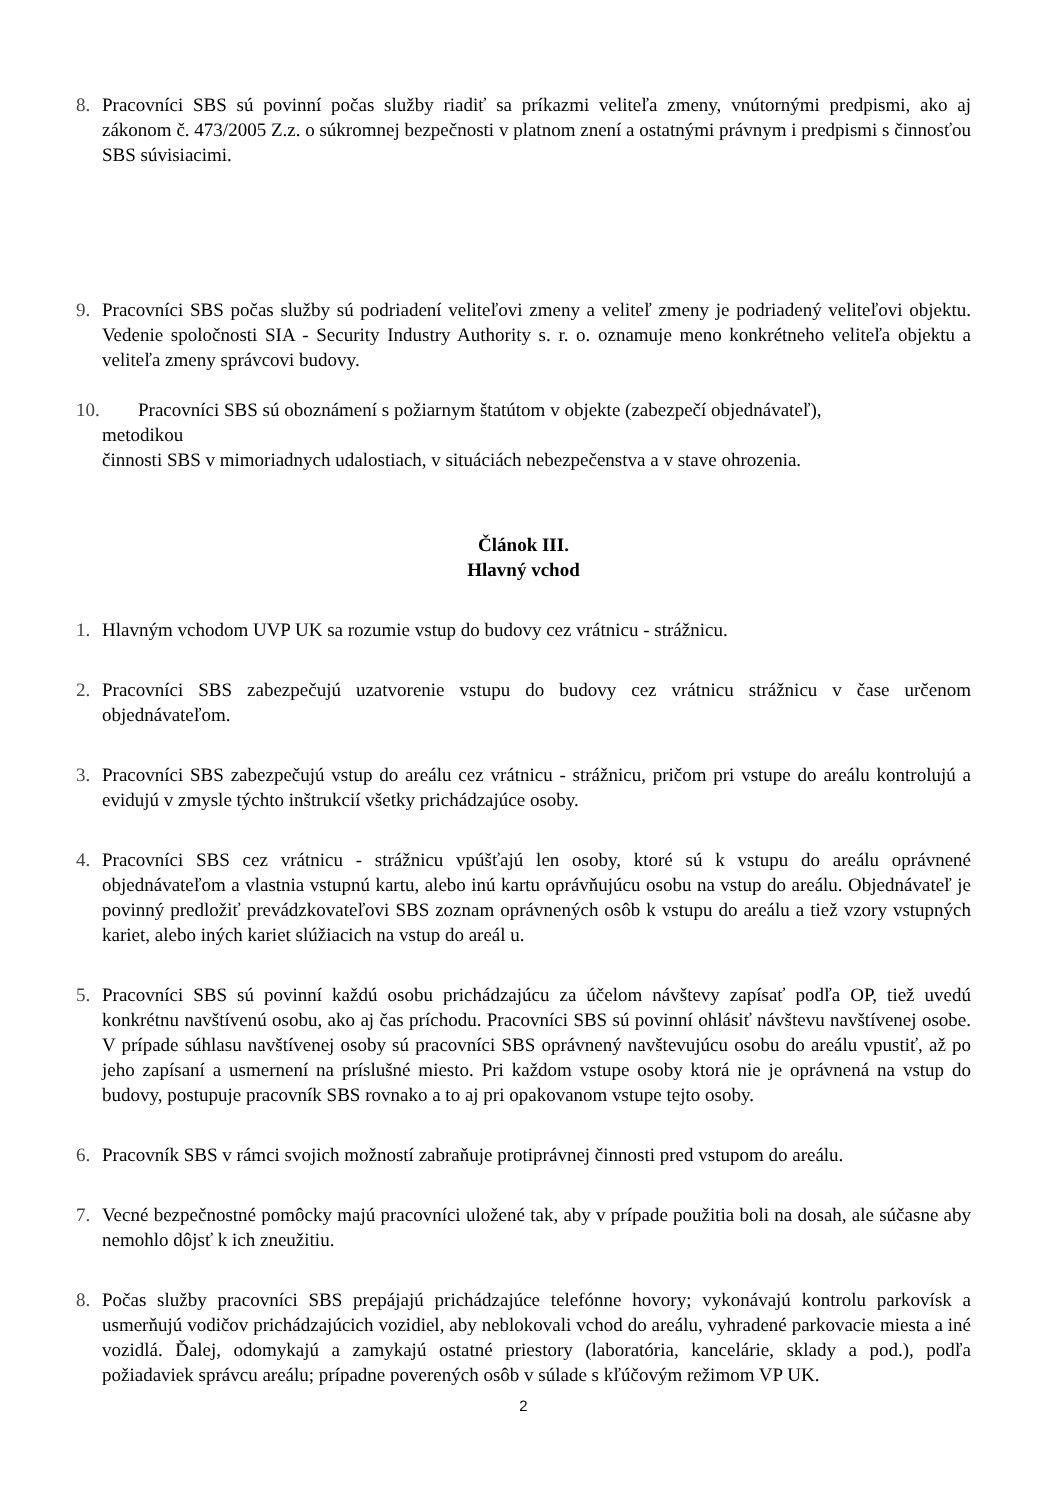8. Pracovníci SBS sú povinní počas služby riadiť sa príkazmi veliteľa zmeny, vnútornými predpismi, ako aj zákonom č. 473/2005 Z.z. o súkromnej bezpečnosti v platnom znení a ostatnými právnym i predpismi s činnosťou SBS súvisiacimi.
9. Pracovníci SBS počas služby sú podriadení veliteľovi zmeny a veliteľ zmeny je podriadený veliteľovi objektu. Vedenie spoločnosti SIA - Security Industry Authority s. r. o. oznamuje meno konkrétneho veliteľa objektu a veliteľa zmeny správcovi budovy.
10. Pracovníci SBS sú oboznámení s požiarnym štatútom v objekte (zabezpečí objednávateľ),
metodikou
činnosti SBS v mimoriadnych udalostiach, v situáciách nebezpečenstva a v stave ohrozenia.
Článok III.
Hlavný vchod
1. Hlavným vchodom UVP UK sa rozumie vstup do budovy cez vrátnicu - strážnicu.
2. Pracovníci SBS zabezpečujú uzatvorenie vstupu do budovy cez vrátnicu strážnicu v čase určenom objednávateľom.
3. Pracovníci SBS zabezpečujú vstup do areálu cez vrátnicu - strážnicu, pričom pri vstupe do areálu kontrolujú a evidujú v zmysle týchto inštrukcií všetky prichádzajúce osoby.
4. Pracovníci SBS cez vrátnicu - strážnicu vpúšťajú len osoby, ktoré sú k vstupu do areálu oprávnené objednávateľom a vlastnia vstupnú kartu, alebo inú kartu oprávňujúcu osobu na vstup do areálu. Objednávateľ je povinný predložiť prevádzkovateľovi SBS zoznam oprávnených osôb k vstupu do areálu a tiež vzory vstupných kariet, alebo iných kariet slúžiacich na vstup do areál u.
5. Pracovníci SBS sú povinní každú osobu prichádzajúcu za účelom návštevy zapísať podľa OP, tiež uvedú konkrétnu navštívenú osobu, ako aj čas príchodu. Pracovníci SBS sú povinní ohlásiť návštevu navštívenej osobe. V prípade súhlasu navštívenej osoby sú pracovníci SBS oprávnený navštevujúcu osobu do areálu vpustiť, až po jeho zapísaní a usmernení na príslušné miesto. Pri každom vstupe osoby ktorá nie je oprávnená na vstup do budovy, postupuje pracovník SBS rovnako a to aj pri opakovanom vstupe tejto osoby.
6. Pracovník SBS v rámci svojich možností zabraňuje protiprávnej činnosti pred vstupom do areálu.
7. Vecné bezpečnostné pomôcky majú pracovníci uložené tak, aby v prípade použitia boli na dosah, ale súčasne aby nemohlo dôjsť k ich zneužitiu.
8. Počas služby pracovníci SBS prepájajú prichádzajúce telefónne hovory; vykonávajú kontrolu parkovísk a usmerňujú vodičov prichádzajúcich vozidiel, aby neblokovali vchod do areálu, vyhradené parkovacie miesta a iné vozidlá. Ďalej, odomykajú a zamykajú ostatné priestory (laboratória, kancelárie, sklady a pod.), podľa požiadaviek správcu areálu; prípadne poverených osôb v súlade s kľúčovým režimom VP UK.
2